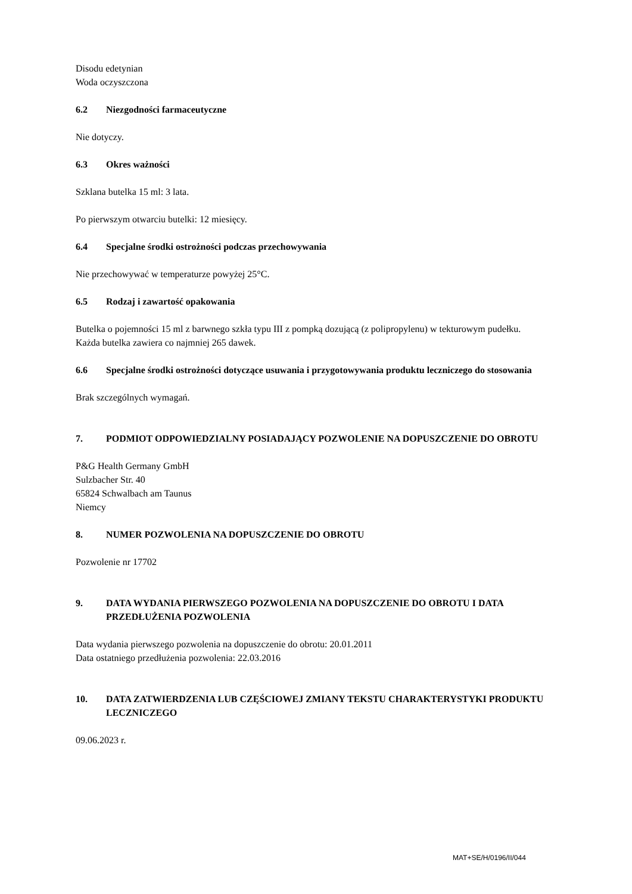Disodu edetynian
Woda oczyszczona
6.2 Niezgodności farmaceutyczne
Nie dotyczy.
6.3 Okres ważności
Szklana butelka 15 ml: 3 lata.
Po pierwszym otwarciu butelki: 12 miesięcy.
6.4 Specjalne środki ostrożności podczas przechowywania
Nie przechowywać w temperaturze powyżej 25°C.
6.5 Rodzaj i zawartość opakowania
Butelka o pojemności 15 ml z barwnego szkła typu III z pompką dozującą (z polipropylenu) w tekturowym pudełku.
Każda butelka zawiera co najmniej 265 dawek.
6.6 Specjalne środki ostrożności dotyczące usuwania i przygotowywania produktu leczniczego do stosowania
Brak szczególnych wymagań.
7. PODMIOT ODPOWIEDZIALNY POSIADAJĄCY POZWOLENIE NA DOPUSZCZENIE DO OBROTU
P&G Health Germany GmbH
Sulzbacher Str. 40
65824 Schwalbach am Taunus
Niemcy
8. NUMER POZWOLENIA NA DOPUSZCZENIE DO OBROTU
Pozwolenie nr 17702
9. DATA WYDANIA PIERWSZEGO POZWOLENIA NA DOPUSZCZENIE DO OBROTU I DATA PRZEDŁUŻENIA POZWOLENIA
Data wydania pierwszego pozwolenia na dopuszczenie do obrotu: 20.01.2011
Data ostatniego przedłużenia pozwolenia: 22.03.2016
10. DATA ZATWIERDZENIA LUB CZĘŚCIOWEJ ZMIANY TEKSTU CHARAKTERYSTYKI PRODUKTU LECZNICZEGO
09.06.2023 r.
MAT+SE/H/0196/II/044